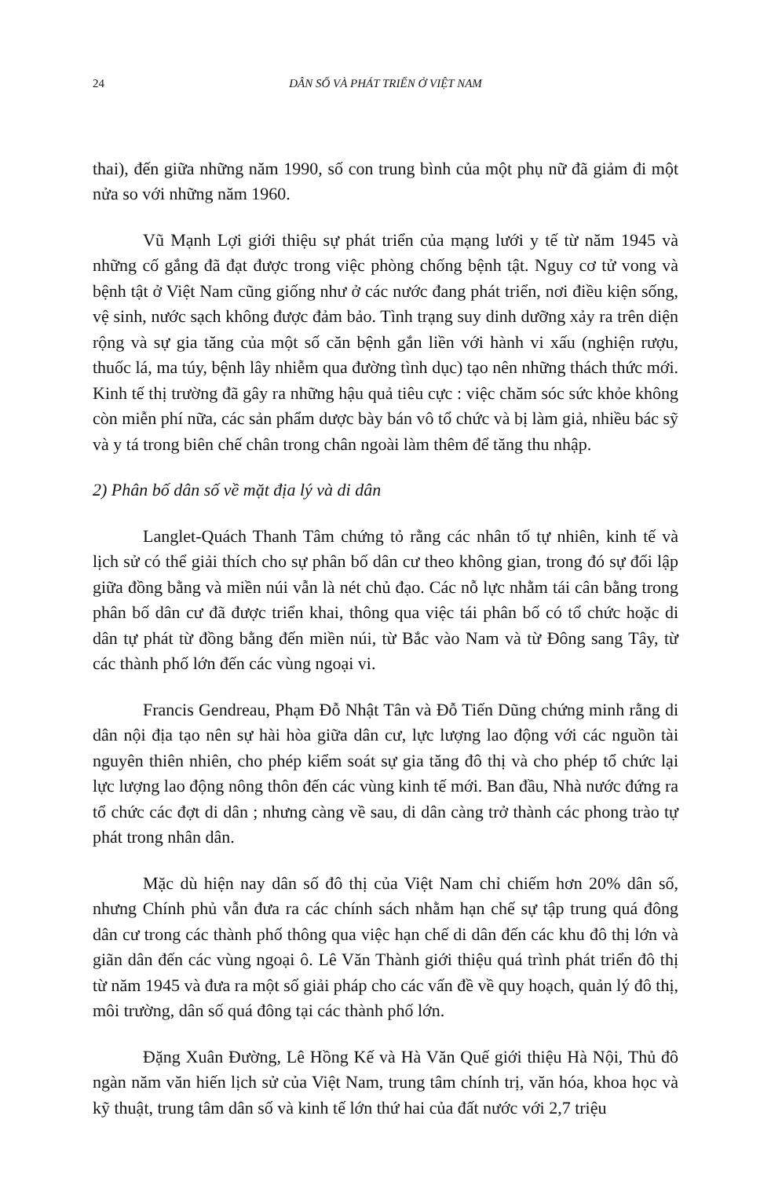24 DÂN SỐ VÀ PHÁT TRIỂN Ở VIỆT NAM
thai), đến giữa những năm 1990, số con trung bình của một phụ nữ đã giảm đi một nửa so với những năm 1960.
Vũ Mạnh Lợi giới thiệu sự phát triển của mạng lưới y tế từ năm 1945 và những cố gắng đã đạt được trong việc phòng chống bệnh tật. Nguy cơ tử vong và bệnh tật ở Việt Nam cũng giống như ở các nước đang phát triển, nơi điều kiện sống, vệ sinh, nước sạch không được đảm bảo. Tình trạng suy dinh dưỡng xảy ra trên diện rộng và sự gia tăng của một số căn bệnh gắn liền với hành vi xấu (nghiện rượu, thuốc lá, ma túy, bệnh lây nhiễm qua đường tình dục) tạo nên những thách thức mới. Kinh tế thị trường đã gây ra những hậu quả tiêu cực : việc chăm sóc sức khỏe không còn miễn phí nữa, các sản phẩm dược bày bán vô tổ chức và bị làm giả, nhiều bác sỹ và y tá trong biên chế chân trong chân ngoài làm thêm để tăng thu nhập.
2) Phân bố dân số về mặt địa lý và di dân
Langlet-Quách Thanh Tâm chứng tỏ rằng các nhân tố tự nhiên, kinh tế và lịch sử có thể giải thích cho sự phân bố dân cư theo không gian, trong đó sự đối lập giữa đồng bằng và miền núi vẫn là nét chủ đạo. Các nỗ lực nhằm tái cân bằng trong phân bố dân cư đã được triển khai, thông qua việc tái phân bố có tổ chức hoặc di dân tự phát từ đồng bằng đến miền núi, từ Bắc vào Nam và từ Đông sang Tây, từ các thành phố lớn đến các vùng ngoại vi.
Francis Gendreau, Phạm Đỗ Nhật Tân và Đỗ Tiến Dũng chứng minh rằng di dân nội địa tạo nên sự hài hòa giữa dân cư, lực lượng lao động với các nguồn tài nguyên thiên nhiên, cho phép kiểm soát sự gia tăng đô thị và cho phép tổ chức lại lực lượng lao động nông thôn đến các vùng kinh tế mới. Ban đầu, Nhà nước đứng ra tổ chức các đợt di dân ; nhưng càng về sau, di dân càng trở thành các phong trào tự phát trong nhân dân.
Mặc dù hiện nay dân số đô thị của Việt Nam chỉ chiếm hơn 20% dân số, nhưng Chính phủ vẫn đưa ra các chính sách nhằm hạn chế sự tập trung quá đông dân cư trong các thành phố thông qua việc hạn chế di dân đến các khu đô thị lớn và giãn dân đến các vùng ngoại ô. Lê Văn Thành giới thiệu quá trình phát triển đô thị từ năm 1945 và đưa ra một số giải pháp cho các vấn đề về quy hoạch, quản lý đô thị, môi trường, dân số quá đông tại các thành phố lớn.
Đặng Xuân Đường, Lê Hồng Kế và Hà Văn Quế giới thiệu Hà Nội, Thủ đô ngàn năm văn hiến lịch sử của Việt Nam, trung tâm chính trị, văn hóa, khoa học và kỹ thuật, trung tâm dân số và kinh tế lớn thứ hai của đất nước với 2,7 triệu